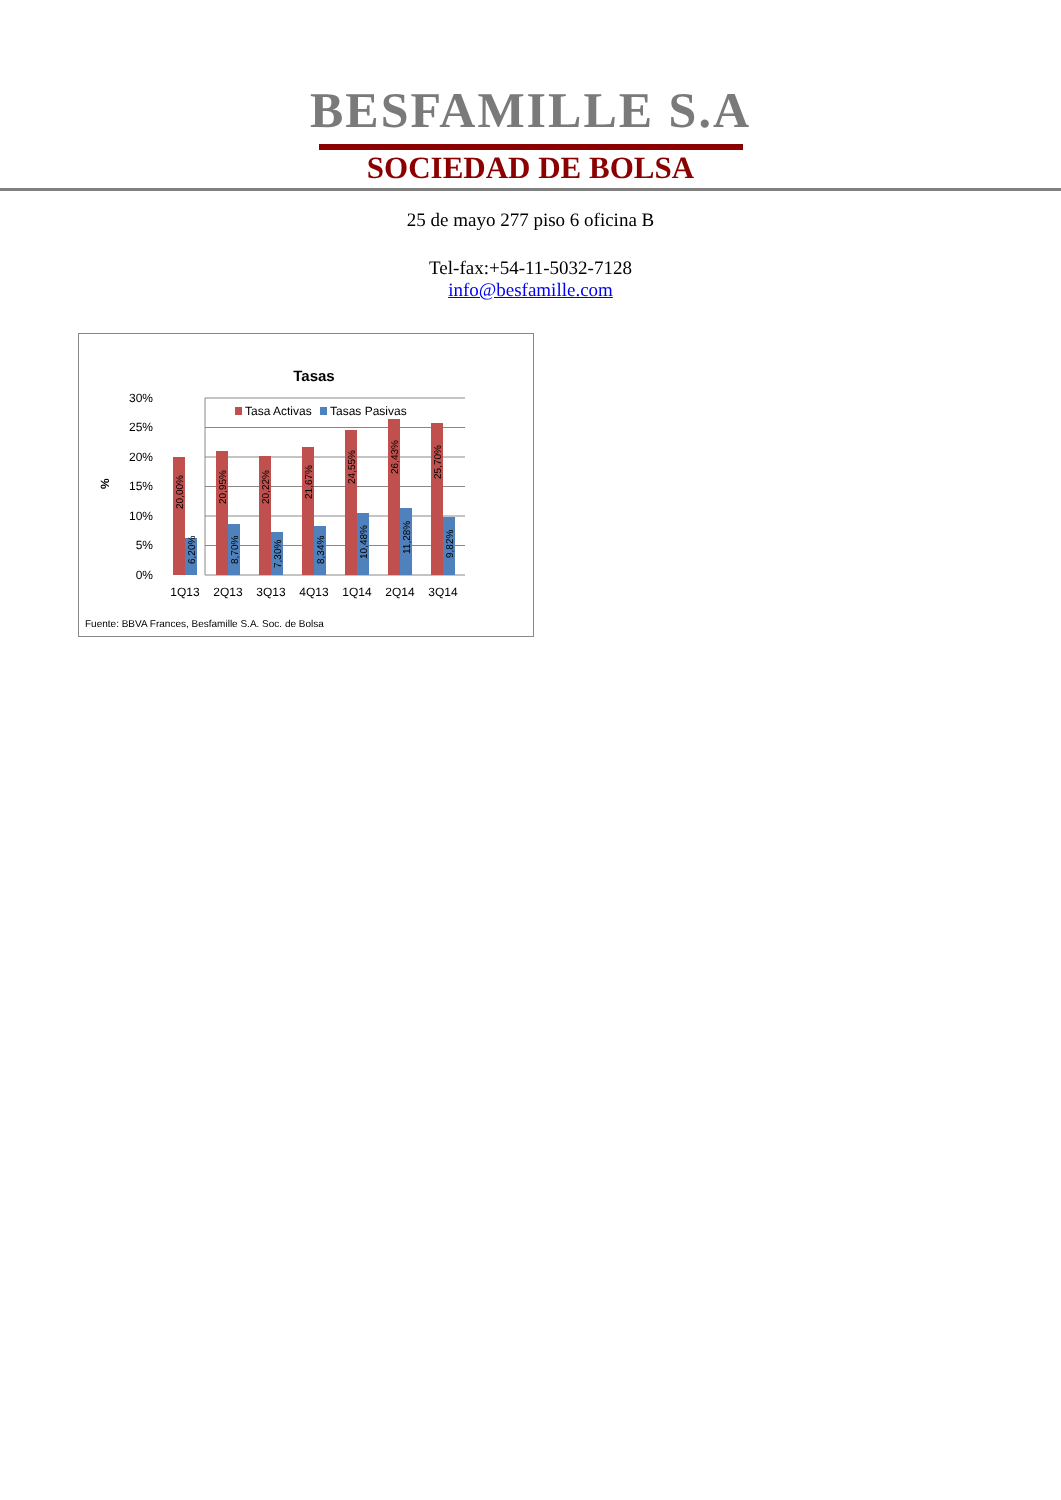BESFAMILLE S.A
SOCIEDAD DE BOLSA
25 de mayo 277 piso 6 oficina B
Tel-fax:+54-11-5032-7128
info@besfamille.com
Tasas
Tasa Activas
Tasas Pasivas
%
30%
25%
20%
15%
10%
5%
0%
20,00%
20,95%
20,22%
21,67%
24,55%
26,43%
25,70%
6,20%
8,70%
7,30%
8,34%
10,48%
11,28%
9,82%
1Q13
2Q13
3Q13
4Q13
1Q14
2Q14
3Q14
Fuente: BBVA Frances, Besfamille S.A. Soc. de Bolsa